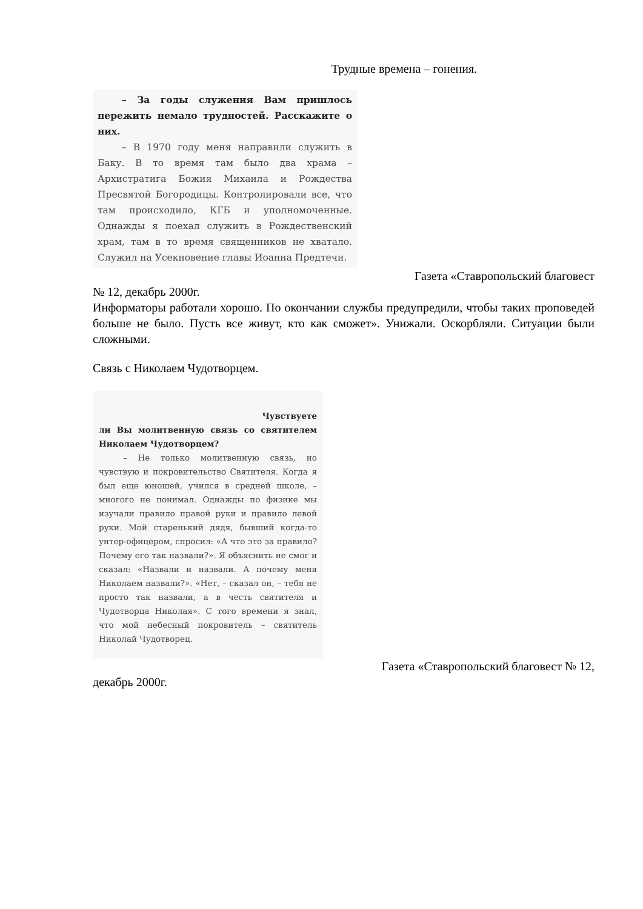Трудные времена – гонения.
– За годы служения Вам пришлось пережить немало трудностей. Расскажите о них.
– В 1970 году меня направили служить в Баку. В то время там было два храма – Архистратига Божия Михаила и Рождества Пресвятой Богородицы. Контролировали все, что там происходило, КГБ и уполномоченные. Однажды я поехал служить в Рождественский храм, там в то время священников не хватало. Служил на Усекновение главы Иоанна Предтечи.
Газета «Ставропольский благовест
№ 12, декабрь 2000г.
Информаторы работали хорошо. По окончании службы предупредили, чтобы таких проповедей больше не было. Пусть все живут, кто как сможет». Унижали. Оскорбляли. Ситуации были сложными.
Связь с Николаем Чудотворцем.
Чувствуете
ли Вы молитвенную связь со святителем Николаем Чудотворцем?
– Не только молитвенную связь, но чувствую и покровительство Святителя. Когда я был еще юношей, учился в средней школе, – многого не понимал. Однажды по физике мы изучали правило правой руки и правило левой руки. Мой старенький дядя, бывший когда-то унтер-офицером, спросил: «А что это за правило? Почему его так назвали?». Я объяснить не смог и сказал: «Назвали и назвали. А почему меня Николаем назвали?». «Нет, – сказал он, – тебя не просто так назвали, а в честь святителя и Чудотворца Николая». С того времени я знал, что мой небесный покровитель – святитель Николай Чудотворец.
Газета «Ставропольский благовест № 12,
декабрь 2000г.